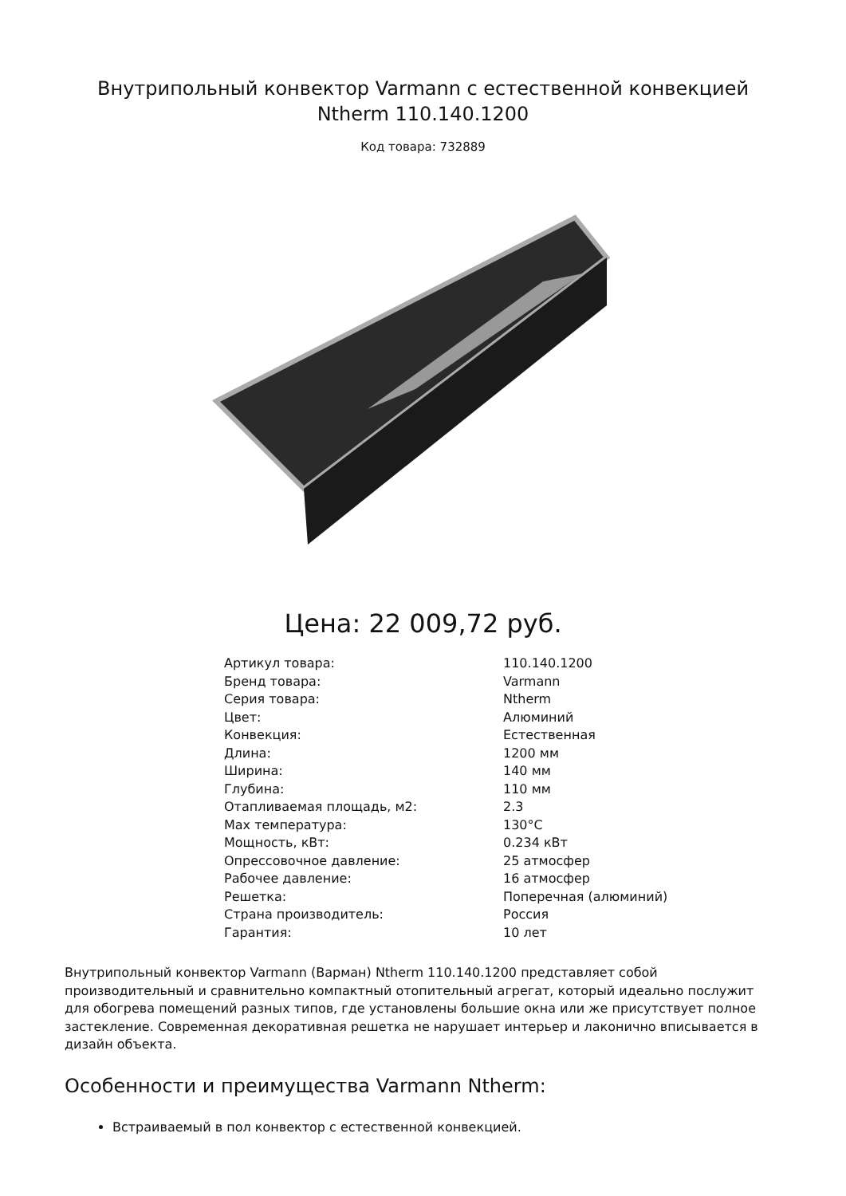Внутрипольный конвектор Varmann с естественной конвекцией Ntherm 110.140.1200
Код товара: 732889
Цена: 22 009,72 руб.
| Артикул товара: | 110.140.1200 |
| Бренд товара: | Varmann |
| Серия товара: | Ntherm |
| Цвет: | Алюминий |
| Конвекция: | Естественная |
| Длина: | 1200 мм |
| Ширина: | 140 мм |
| Глубина: | 110 мм |
| Отапливаемая площадь, м2: | 2.3 |
| Max температура: | 130°C |
| Мощность, кВт: | 0.234 кВт |
| Опрессовочное давление: | 25 атмосфер |
| Рабочее давление: | 16 атмосфер |
| Решетка: | Поперечная (алюминий) |
| Страна производитель: | Россия |
| Гарантия: | 10 лет |
Внутрипольный конвектор Varmann (Варман) Ntherm 110.140.1200 представляет собой производительный и сравнительно компактный отопительный агрегат, который идеально послужит для обогрева помещений разных типов, где установлены большие окна или же присутствует полное застекление. Современная декоративная решетка не нарушает интерьер и лаконично вписывается в дизайн объекта.
Особенности и преимущества Varmann Ntherm:
Встраиваемый в пол конвектор с естественной конвекцией.